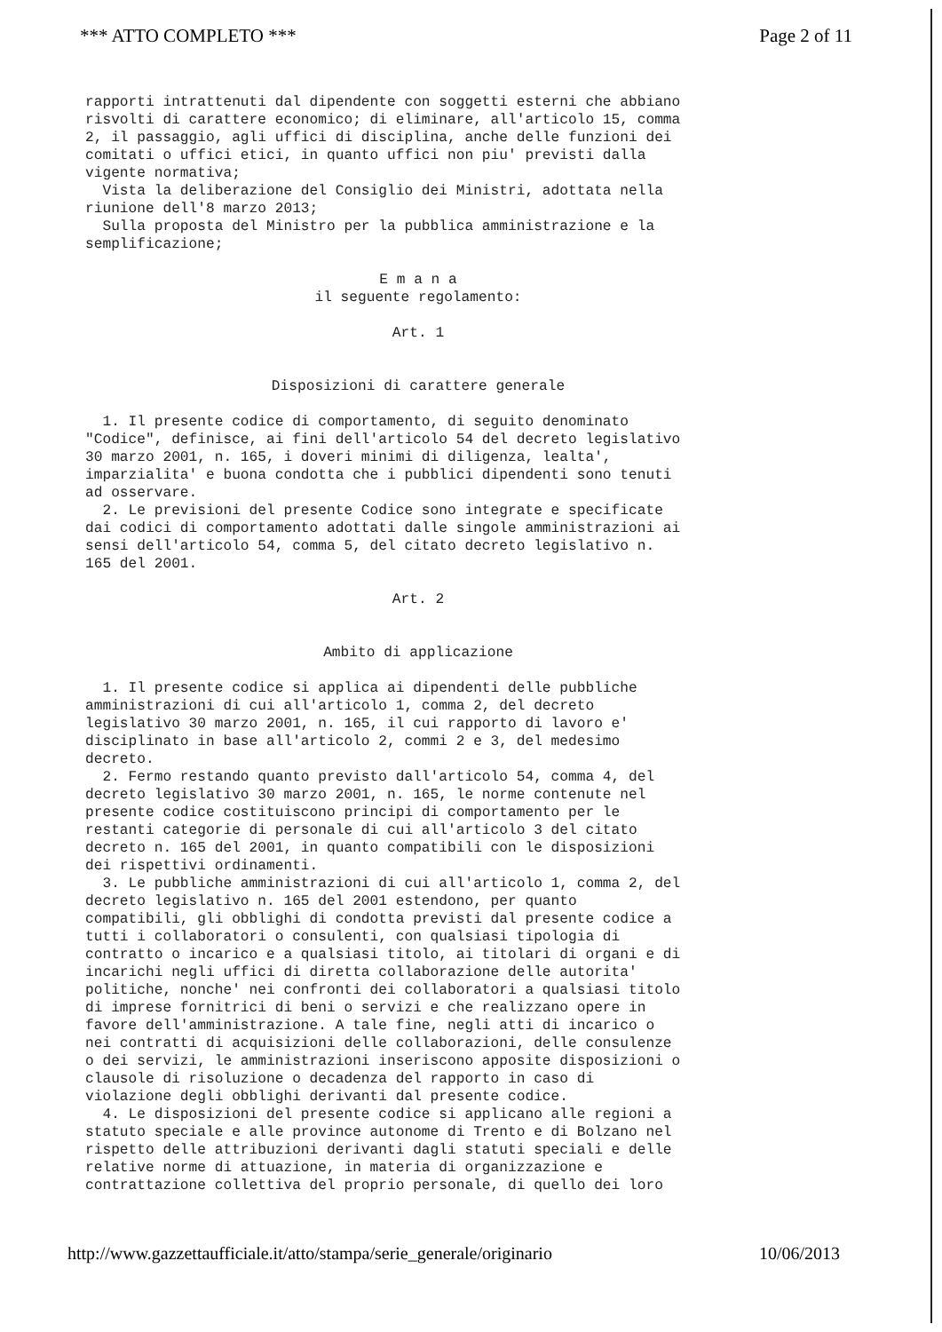*** ATTO COMPLETO *** Page 2 of 11
rapporti intrattenuti dal dipendente con soggetti esterni che abbiano risvolti di carattere economico; di eliminare, all'articolo 15, comma 2, il passaggio, agli uffici di disciplina, anche delle funzioni dei comitati o uffici etici, in quanto uffici non piu' previsti dalla vigente normativa; Vista la deliberazione del Consiglio dei Ministri, adottata nella riunione dell'8 marzo 2013; Sulla proposta del Ministro per la pubblica amministrazione e la semplificazione;
E m a n a il seguente regolamento: Art. 1 Disposizioni di carattere generale
1. Il presente codice di comportamento, di seguito denominato "Codice", definisce, ai fini dell'articolo 54 del decreto legislativo 30 marzo 2001, n. 165, i doveri minimi di diligenza, lealta', imparzialita' e buona condotta che i pubblici dipendenti sono tenuti ad osservare. 2. Le previsioni del presente Codice sono integrate e specificate dai codici di comportamento adottati dalle singole amministrazioni ai sensi dell'articolo 54, comma 5, del citato decreto legislativo n. 165 del 2001.
Art. 2 Ambito di applicazione
1. Il presente codice si applica ai dipendenti delle pubbliche amministrazioni di cui all'articolo 1, comma 2, del decreto legislativo 30 marzo 2001, n. 165, il cui rapporto di lavoro e' disciplinato in base all'articolo 2, commi 2 e 3, del medesimo decreto. 2. Fermo restando quanto previsto dall'articolo 54, comma 4, del decreto legislativo 30 marzo 2001, n. 165, le norme contenute nel presente codice costituiscono principi di comportamento per le restanti categorie di personale di cui all'articolo 3 del citato decreto n. 165 del 2001, in quanto compatibili con le disposizioni dei rispettivi ordinamenti. 3. Le pubbliche amministrazioni di cui all'articolo 1, comma 2, del decreto legislativo n. 165 del 2001 estendono, per quanto compatibili, gli obblighi di condotta previsti dal presente codice a tutti i collaboratori o consulenti, con qualsiasi tipologia di contratto o incarico e a qualsiasi titolo, ai titolari di organi e di incarichi negli uffici di diretta collaborazione delle autorita' politiche, nonche' nei confronti dei collaboratori a qualsiasi titolo di imprese fornitrici di beni o servizi e che realizzano opere in favore dell'amministrazione. A tale fine, negli atti di incarico o nei contratti di acquisizioni delle collaborazioni, delle consulenze o dei servizi, le amministrazioni inseriscono apposite disposizioni o clausole di risoluzione o decadenza del rapporto in caso di violazione degli obblighi derivanti dal presente codice. 4. Le disposizioni del presente codice si applicano alle regioni a statuto speciale e alle province autonome di Trento e di Bolzano nel rispetto delle attribuzioni derivanti dagli statuti speciali e delle relative norme di attuazione, in materia di organizzazione e contrattazione collettiva del proprio personale, di quello dei loro
http://www.gazzettaufficiale.it/atto/stampa/serie_generale/originario 10/06/2013